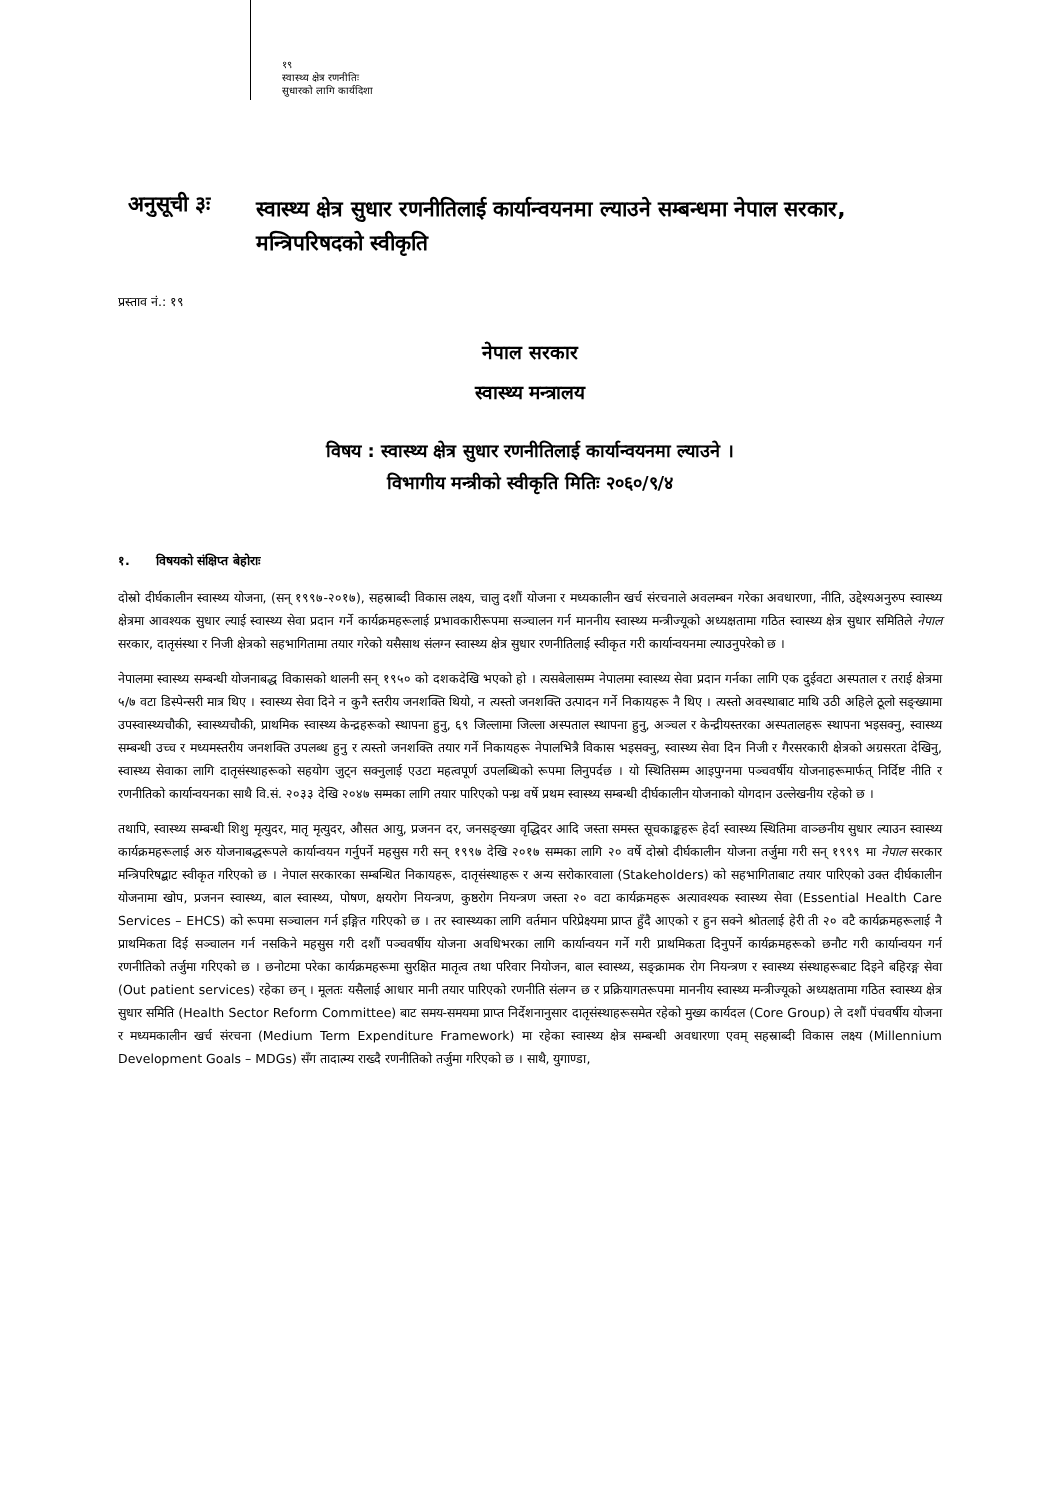१९
स्वास्थ्य क्षेत्र रणनीतिः
सुधारको लागि कार्यदिशा
अनुसूची ३ः
स्वास्थ्य क्षेत्र सुधार रणनीतिलाई कार्यान्वयनमा ल्याउने सम्बन्धमा नेपाल सरकार, मन्त्रिपरिषदको स्वीकृति
प्रस्ताव नं.: १९
नेपाल सरकार
स्वास्थ्य मन्त्रालय
विषय : स्वास्थ्य क्षेत्र सुधार रणनीतिलाई कार्यान्वयनमा ल्याउने ।
विभागीय मन्त्रीको स्वीकृति मितिः २०६०/९/४
१. विषयको संक्षिप्त बेहोराः
दोस्रो दीर्घकालीन स्वास्थ्य योजना, (सन् १९९७-२०१७), सहस्राब्दी विकास लक्ष्य, चालु दशौं योजना र मध्यकालीन खर्च संरचनाले अवलम्बन गरेका अवधारणा, नीति, उद्देश्यअनुरुप स्वास्थ्य क्षेत्रमा आवश्यक सुधार ल्याई स्वास्थ्य सेवा प्रदान गर्ने कार्यक्रमहरूलाई प्रभावकारीरूपमा सञ्चालन गर्न माननीय स्वास्थ्य मन्त्रीज्यूको अध्यक्षतामा गठित स्वास्थ्य क्षेत्र सुधार समितिले नेपाल सरकार, दातृसंस्था र निजी क्षेत्रको सहभागितामा तयार गरेको यसैसाथ संलग्न स्वास्थ्य क्षेत्र सुधार रणनीतिलाई स्वीकृत गरी कार्यान्वयनमा ल्याउनुपरेको छ ।
नेपालमा स्वास्थ्य सम्बन्धी योजनाबद्ध विकासको थालनी सन् १९५० को दशकदेखि भएको हो । त्यसबेलासम्म नेपालमा स्वास्थ्य सेवा प्रदान गर्नका लागि एक दुईवटा अस्पताल र तराई क्षेत्रमा ५/७ वटा डिस्पेन्सरी मात्र थिए । स्वास्थ्य सेवा दिने न कुनै स्तरीय जनशक्ति थियो, न त्यस्तो जनशक्ति उत्पादन गर्ने निकायहरू नै थिए । त्यस्तो अवस्थाबाट माथि उठी अहिले ठूलो सङ्ख्यामा उपस्वास्थ्यचौकी, स्वास्थ्यचौकी, प्राथमिक स्वास्थ्य केन्द्रहरूको स्थापना हुनु, ६९ जिल्लामा जिल्ला अस्पताल स्थापना हुनु, अञ्चल र केन्द्रीयस्तरका अस्पतालहरू स्थापना भइसक्नु, स्वास्थ्य सम्बन्धी उच्च र मध्यमस्तरीय जनशक्ति उपलब्ध हुनु र त्यस्तो जनशक्ति तयार गर्ने निकायहरू नेपालभित्रै विकास भइसक्नु, स्वास्थ्य सेवा दिन निजी र गैरसरकारी क्षेत्रको अग्रसरता देखिनु, स्वास्थ्य सेवाका लागि दातृसंस्थाहरूको सहयोग जुट्न सक्नुलाई एउटा महत्वपूर्ण उपलब्धिको रूपमा लिनुपर्दछ । यो स्थितिसम्म आइपुग्नमा पञ्चवर्षीय योजनाहरूमार्फत् निर्दिष्ट नीति र रणनीतिको कार्यान्वयनका साथै वि.सं. २०३३ देखि २०४७ सम्मका लागि तयार पारिएको पन्ध्र वर्षे प्रथम स्वास्थ्य सम्बन्धी दीर्घकालीन योजनाको योगदान उल्लेखनीय रहेको छ ।
तथापि, स्वास्थ्य सम्बन्धी शिशु मृत्युदर, मातृ मृत्युदर, औसत आयु, प्रजनन दर, जनसङ्ख्या वृद्धिदर आदि जस्ता समस्त सूचकाङ्कहरू हेर्दा स्वास्थ्य स्थितिमा वाञ्छनीय सुधार ल्याउन स्वास्थ्य कार्यक्रमहरूलाई अरु योजनाबद्धरूपले कार्यान्वयन गर्नुपर्ने महसुस गरी सन् १९९७ देखि २०१७ सम्मका लागि २० वर्षे दोस्रो दीर्घकालीन योजना तर्जुमा गरी सन् १९९९ मा नेपाल सरकार मन्त्रिपरिषद्बाट स्वीकृत गरिएको छ । नेपाल सरकारका सम्बन्धित निकायहरू, दातृसंस्थाहरू र अन्य सरोकारवाला (Stakeholders) को सहभागिताबाट तयार पारिएको उक्त दीर्घकालीन योजनामा खोप, प्रजनन स्वास्थ्य, बाल स्वास्थ्य, पोषण, क्षयरोग नियन्त्रण, कुष्ठरोग नियन्त्रण जस्ता २० वटा कार्यक्रमहरू अत्यावश्यक स्वास्थ्य सेवा (Essential Health Care Services – EHCS) को रूपमा सञ्चालन गर्न इङ्गित गरिएको छ । तर स्वास्थ्यका लागि वर्तमान परिप्रेक्ष्यमा प्राप्त हुँदै आएको र हुन सक्ने श्रोतलाई हेरी ती २० वटै कार्यक्रमहरूलाई नै प्राथमिकता दिई सञ्चालन गर्न नसकिने महसुस गरी दशौं पञ्चवर्षीय योजना अवधिभरका लागि कार्यान्वयन गर्ने गरी प्राथमिकता दिनुपर्ने कार्यक्रमहरूको छनौट गरी कार्यान्वयन गर्न रणनीतिको तर्जुमा गरिएको छ । छनोटमा परेका कार्यक्रमहरूमा सुरक्षित मातृत्व तथा परिवार नियोजन, बाल स्वास्थ्य, सङ्क्रामक रोग नियन्त्रण र स्वास्थ्य संस्थाहरूबाट दिइने बहिरङ्ग सेवा (Out patient services) रहेका छन् । मूलतः यसैलाई आधार मानी तयार पारिएको रणनीति संलग्न छ र प्रक्रियागतरूपमा माननीय स्वास्थ्य मन्त्रीज्यूको अध्यक्षतामा गठित स्वास्थ्य क्षेत्र सुधार समिति (Health Sector Reform Committee) बाट समय-समयमा प्राप्त निर्देशनानुसार दातृसंस्थाहरूसमेत रहेको मुख्य कार्यदल (Core Group) ले दशौं पंचवर्षीय योजना र मध्यमकालीन खर्च संरचना (Medium Term Expenditure Framework) मा रहेका स्वास्थ्य क्षेत्र सम्बन्धी अवधारणा एवम् सहस्राब्दी विकास लक्ष्य (Millennium Development Goals – MDGs) सँग तादात्म्य राख्दै रणनीतिको तर्जुमा गरिएको छ । साथै, युगाण्डा,